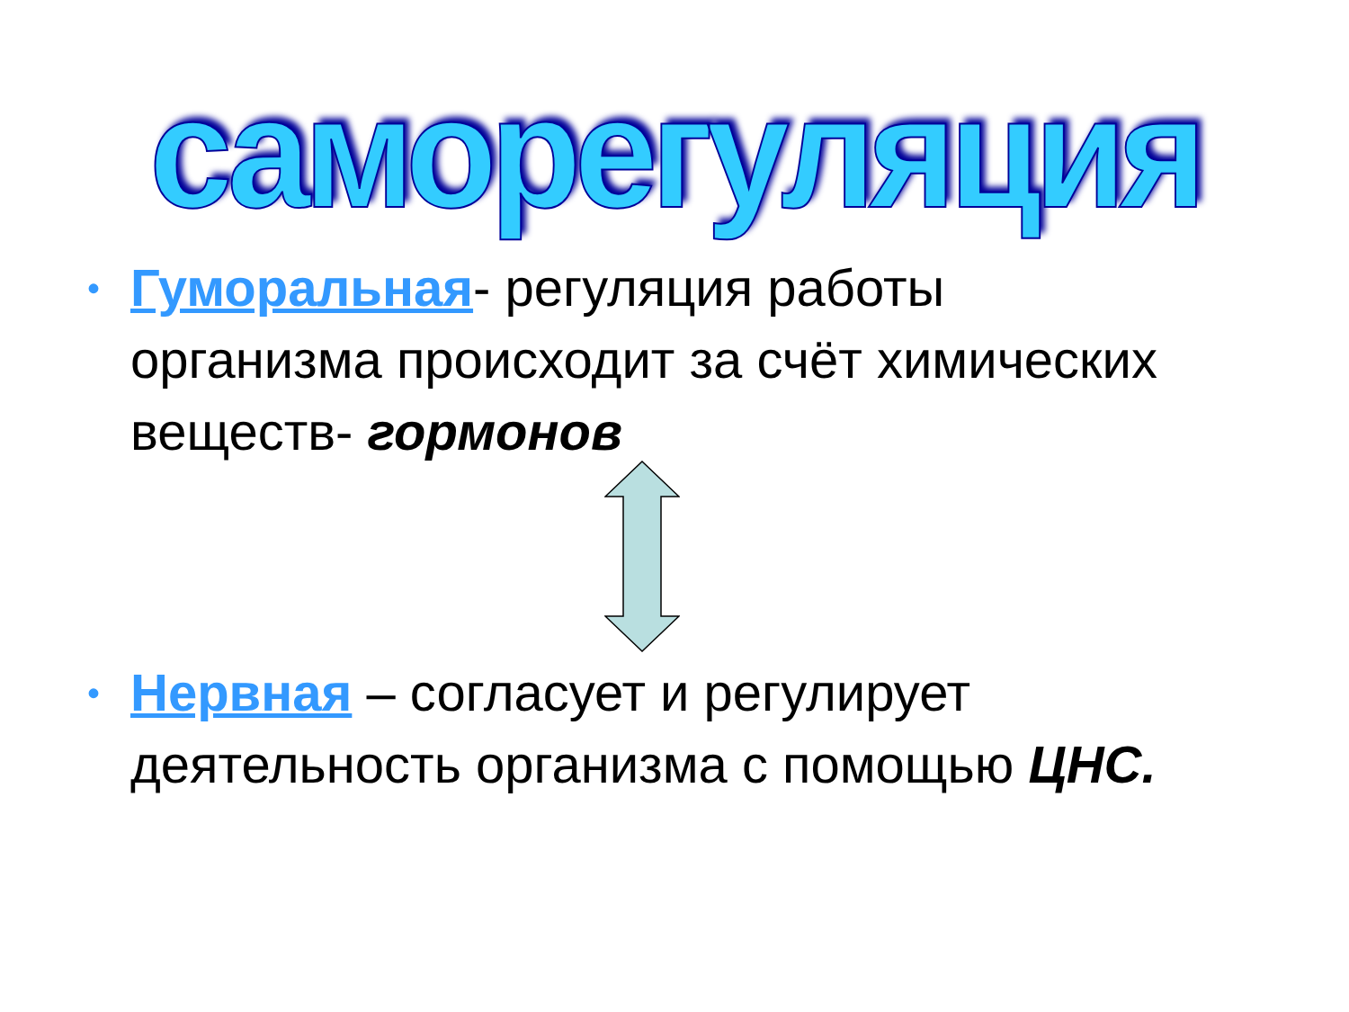саморегуляция
• Гуморальная- регуляция работы организма происходит за счёт химических веществ- гормонов
• Нервная – согласует и регулирует деятельность организма с помощью ЦНС.